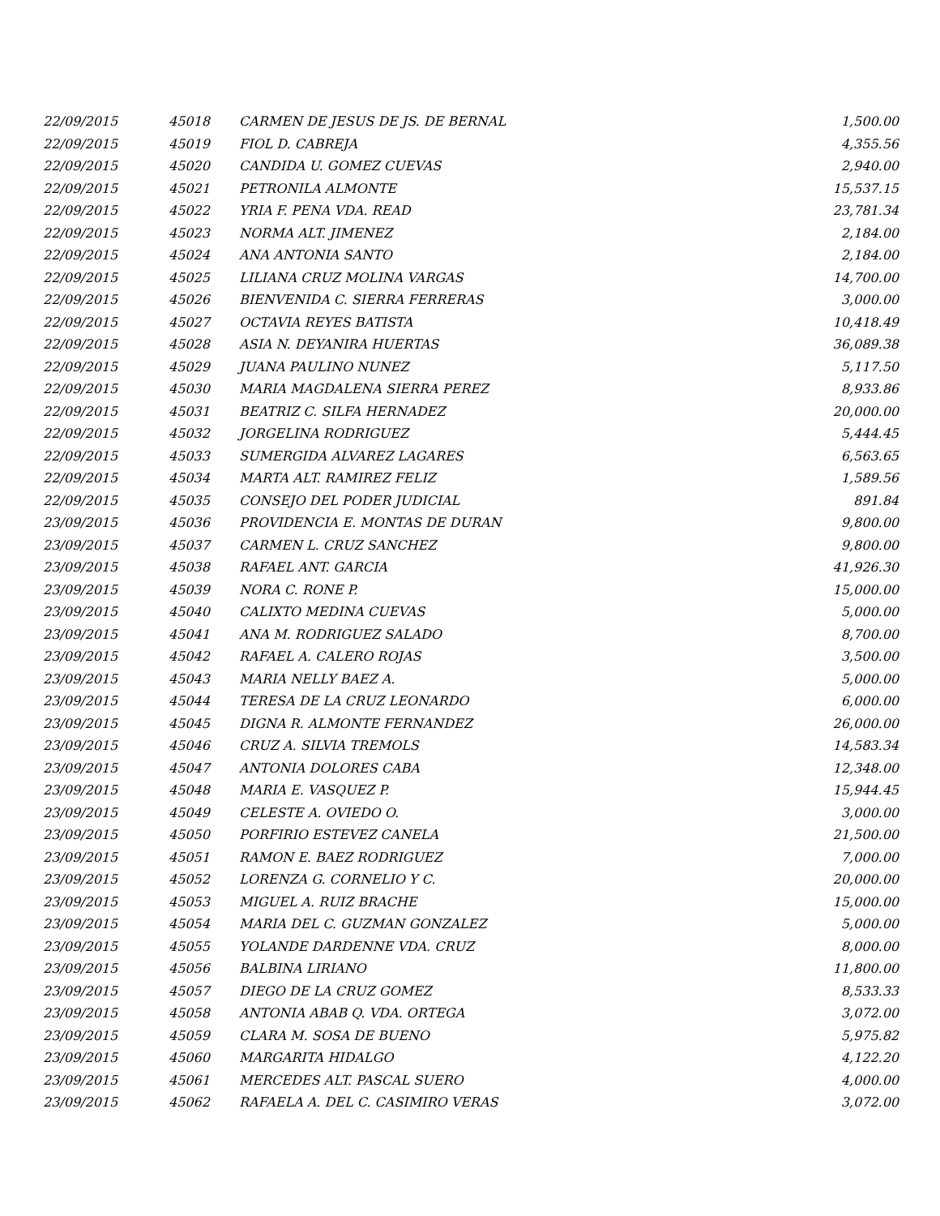| 22/09/2015 | 45018 | CARMEN DE JESUS DE JS. DE BERNAL | 1,500.00 |
| 22/09/2015 | 45019 | FIOL D. CABREJA | 4,355.56 |
| 22/09/2015 | 45020 | CANDIDA U. GOMEZ CUEVAS | 2,940.00 |
| 22/09/2015 | 45021 | PETRONILA ALMONTE | 15,537.15 |
| 22/09/2015 | 45022 | YRIA F. PENA VDA. READ | 23,781.34 |
| 22/09/2015 | 45023 | NORMA ALT. JIMENEZ | 2,184.00 |
| 22/09/2015 | 45024 | ANA ANTONIA SANTO | 2,184.00 |
| 22/09/2015 | 45025 | LILIANA CRUZ MOLINA VARGAS | 14,700.00 |
| 22/09/2015 | 45026 | BIENVENIDA C. SIERRA FERRERAS | 3,000.00 |
| 22/09/2015 | 45027 | OCTAVIA REYES BATISTA | 10,418.49 |
| 22/09/2015 | 45028 | ASIA N. DEYANIRA HUERTAS | 36,089.38 |
| 22/09/2015 | 45029 | JUANA PAULINO NUNEZ | 5,117.50 |
| 22/09/2015 | 45030 | MARIA MAGDALENA SIERRA PEREZ | 8,933.86 |
| 22/09/2015 | 45031 | BEATRIZ C. SILFA HERNADEZ | 20,000.00 |
| 22/09/2015 | 45032 | JORGELINA RODRIGUEZ | 5,444.45 |
| 22/09/2015 | 45033 | SUMERGIDA ALVAREZ LAGARES | 6,563.65 |
| 22/09/2015 | 45034 | MARTA ALT. RAMIREZ FELIZ | 1,589.56 |
| 22/09/2015 | 45035 | CONSEJO DEL PODER JUDICIAL | 891.84 |
| 23/09/2015 | 45036 | PROVIDENCIA E. MONTAS DE DURAN | 9,800.00 |
| 23/09/2015 | 45037 | CARMEN L. CRUZ SANCHEZ | 9,800.00 |
| 23/09/2015 | 45038 | RAFAEL ANT. GARCIA | 41,926.30 |
| 23/09/2015 | 45039 | NORA C. RONE P. | 15,000.00 |
| 23/09/2015 | 45040 | CALIXTO MEDINA CUEVAS | 5,000.00 |
| 23/09/2015 | 45041 | ANA M. RODRIGUEZ SALADO | 8,700.00 |
| 23/09/2015 | 45042 | RAFAEL A. CALERO ROJAS | 3,500.00 |
| 23/09/2015 | 45043 | MARIA NELLY BAEZ A. | 5,000.00 |
| 23/09/2015 | 45044 | TERESA DE LA CRUZ LEONARDO | 6,000.00 |
| 23/09/2015 | 45045 | DIGNA R. ALMONTE FERNANDEZ | 26,000.00 |
| 23/09/2015 | 45046 | CRUZ A. SILVIA TREMOLS | 14,583.34 |
| 23/09/2015 | 45047 | ANTONIA DOLORES CABA | 12,348.00 |
| 23/09/2015 | 45048 | MARIA E. VASQUEZ P. | 15,944.45 |
| 23/09/2015 | 45049 | CELESTE A. OVIEDO O. | 3,000.00 |
| 23/09/2015 | 45050 | PORFIRIO ESTEVEZ CANELA | 21,500.00 |
| 23/09/2015 | 45051 | RAMON E. BAEZ RODRIGUEZ | 7,000.00 |
| 23/09/2015 | 45052 | LORENZA G. CORNELIO Y C. | 20,000.00 |
| 23/09/2015 | 45053 | MIGUEL A. RUIZ BRACHE | 15,000.00 |
| 23/09/2015 | 45054 | MARIA DEL C. GUZMAN GONZALEZ | 5,000.00 |
| 23/09/2015 | 45055 | YOLANDE DARDENNE VDA. CRUZ | 8,000.00 |
| 23/09/2015 | 45056 | BALBINA LIRIANO | 11,800.00 |
| 23/09/2015 | 45057 | DIEGO DE LA CRUZ GOMEZ | 8,533.33 |
| 23/09/2015 | 45058 | ANTONIA ABAB Q. VDA. ORTEGA | 3,072.00 |
| 23/09/2015 | 45059 | CLARA M. SOSA DE BUENO | 5,975.82 |
| 23/09/2015 | 45060 | MARGARITA HIDALGO | 4,122.20 |
| 23/09/2015 | 45061 | MERCEDES ALT. PASCAL SUERO | 4,000.00 |
| 23/09/2015 | 45062 | RAFAELA A. DEL C. CASIMIRO VERAS | 3,072.00 |